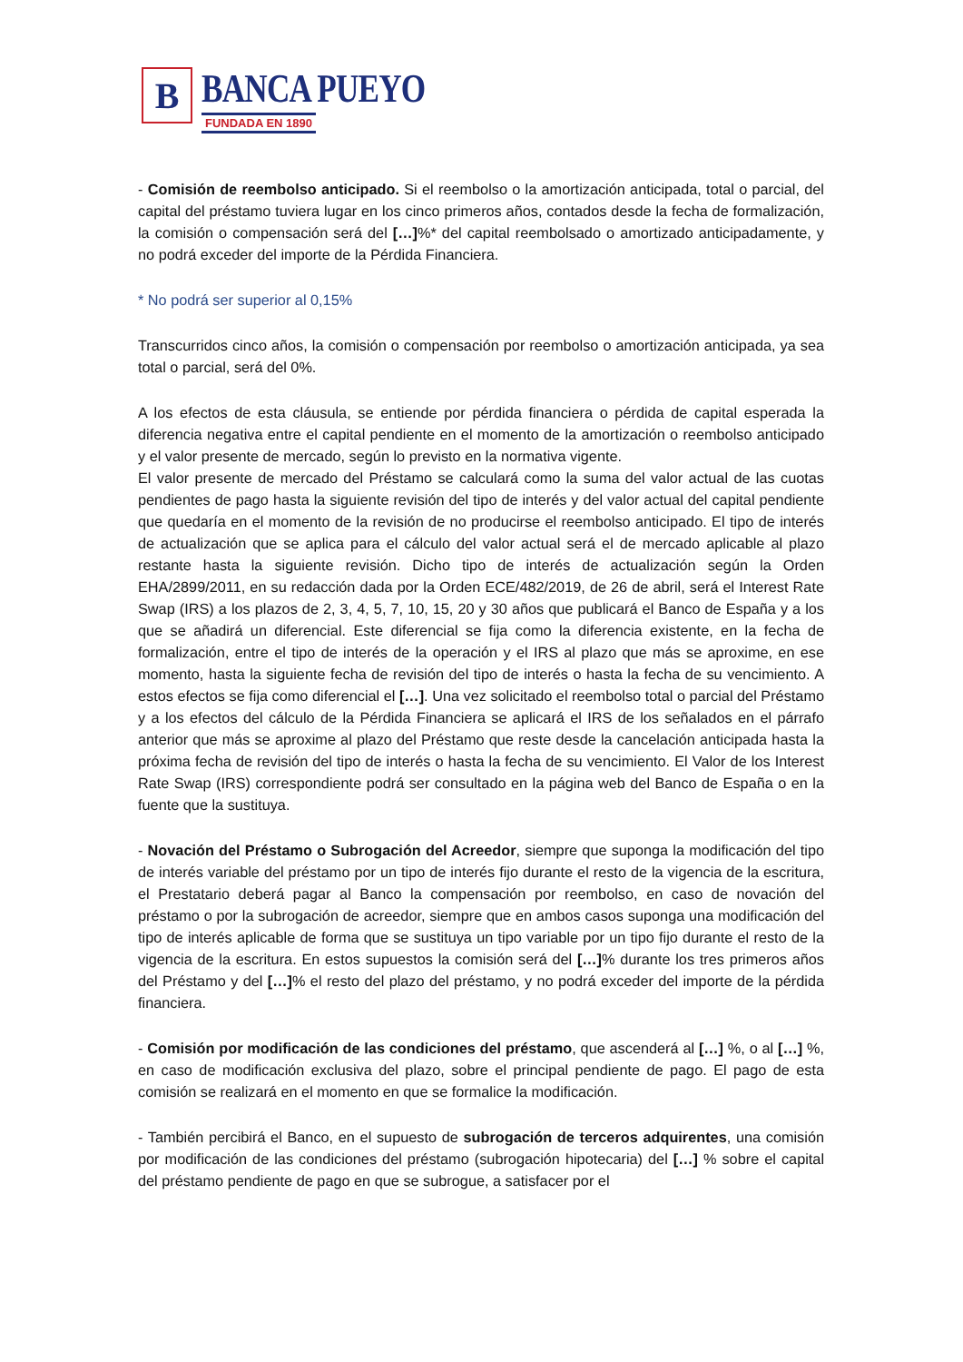B
BANCA PUEYO
FUNDADA EN 1890
- Comisión de reembolso anticipado. Si el reembolso o la amortización anticipada, total o parcial, del capital del préstamo tuviera lugar en los cinco primeros años, contados desde la fecha de formalización, la comisión o compensación será del […]%* del capital reembolsado o amortizado anticipadamente, y no podrá exceder del importe de la Pérdida Financiera.
* No podrá ser superior al 0,15%
Transcurridos cinco años, la comisión o compensación por reembolso o amortización anticipada, ya sea total o parcial, será del 0%.
A los efectos de esta cláusula, se entiende por pérdida financiera o pérdida de capital esperada la diferencia negativa entre el capital pendiente en el momento de la amortización o reembolso anticipado y el valor presente de mercado, según lo previsto en la normativa vigente.
El valor presente de mercado del Préstamo se calculará como la suma del valor actual de las cuotas pendientes de pago hasta la siguiente revisión del tipo de interés y del valor actual del capital pendiente que quedaría en el momento de la revisión de no producirse el reembolso anticipado. El tipo de interés de actualización que se aplica para el cálculo del valor actual será el de mercado aplicable al plazo restante hasta la siguiente revisión. Dicho tipo de interés de actualización según la Orden EHA/2899/2011, en su redacción dada por la Orden ECE/482/2019, de 26 de abril, será el Interest Rate Swap (IRS) a los plazos de 2, 3, 4, 5, 7, 10, 15, 20 y 30 años que publicará el Banco de España y a los que se añadirá un diferencial. Este diferencial se fija como la diferencia existente, en la fecha de formalización, entre el tipo de interés de la operación y el IRS al plazo que más se aproxime, en ese momento, hasta la siguiente fecha de revisión del tipo de interés o hasta la fecha de su vencimiento. A estos efectos se fija como diferencial el […]. Una vez solicitado el reembolso total o parcial del Préstamo y a los efectos del cálculo de la Pérdida Financiera se aplicará el IRS de los señalados en el párrafo anterior que más se aproxime al plazo del Préstamo que reste desde la cancelación anticipada hasta la próxima fecha de revisión del tipo de interés o hasta la fecha de su vencimiento. El Valor de los Interest Rate Swap (IRS) correspondiente podrá ser consultado en la página web del Banco de España o en la fuente que la sustituya.
- Novación del Préstamo o Subrogación del Acreedor, siempre que suponga la modificación del tipo de interés variable del préstamo por un tipo de interés fijo durante el resto de la vigencia de la escritura, el Prestatario deberá pagar al Banco la compensación por reembolso, en caso de novación del préstamo o por la subrogación de acreedor, siempre que en ambos casos suponga una modificación del tipo de interés aplicable de forma que se sustituya un tipo variable por un tipo fijo durante el resto de la vigencia de la escritura. En estos supuestos la comisión será del […]% durante los tres primeros años del Préstamo y del […]% el resto del plazo del préstamo, y no podrá exceder del importe de la pérdida financiera.
- Comisión por modificación de las condiciones del préstamo, que ascenderá al […] %, o al […] %, en caso de modificación exclusiva del plazo, sobre el principal pendiente de pago. El pago de esta comisión se realizará en el momento en que se formalice la modificación.
- También percibirá el Banco, en el supuesto de subrogación de terceros adquirentes, una comisión por modificación de las condiciones del préstamo (subrogación hipotecaria) del […] % sobre el capital del préstamo pendiente de pago en que se subrogue, a satisfacer por el